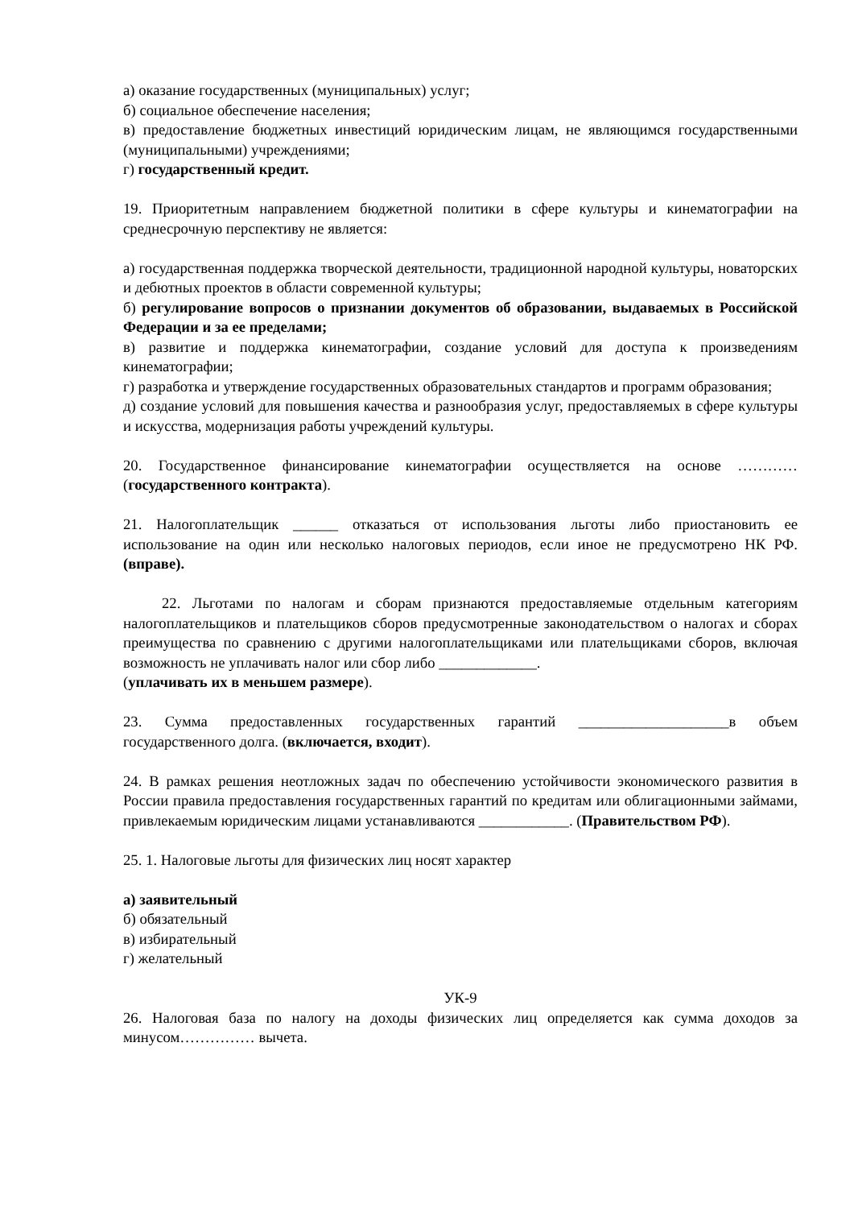а) оказание государственных (муниципальных) услуг;
б) социальное обеспечение населения;
в) предоставление бюджетных инвестиций юридическим лицам, не являющимся государственными (муниципальными) учреждениями;
г) государственный кредит.
19. Приоритетным направлением бюджетной политики в сфере культуры и кинематографии на среднесрочную перспективу не является:
а) государственная поддержка творческой деятельности, традиционной народной культуры, новаторских и дебютных проектов в области современной культуры;
б) регулирование вопросов о признании документов об образовании, выдаваемых в Российской Федерации и за ее пределами;
в) развитие и поддержка кинематографии, создание условий для доступа к произведениям кинематографии;
г) разработка и утверждение государственных образовательных стандартов и программ образования;
д) создание условий для повышения качества и разнообразия услуг, предоставляемых в сфере культуры и искусства, модернизация работы учреждений культуры.
20. Государственное финансирование кинематографии осуществляется на основе ………… (государственного контракта).
21. Налогоплательщик ______ отказаться от использования льготы либо приостановить ее использование на один или несколько налоговых периодов, если иное не предусмотрено НК РФ. (вправе).
22. Льготами по налогам и сборам признаются предоставляемые отдельным категориям налогоплательщиков и плательщиков сборов предусмотренные законодательством о налогах и сборах преимущества по сравнению с другими налогоплательщиками или плательщиками сборов, включая возможность не уплачивать налог или сбор либо _____________.
(уплачивать их в меньшем размере).
23. Сумма предоставленных государственных гарантий ____________________в объем государственного долга. (включается, входит).
24. В рамках решения неотложных задач по обеспечению устойчивости экономического развития в России правила предоставления государственных гарантий по кредитам или облигационными займами, привлекаемым юридическим лицами устанавливаются ____________. (Правительством РФ).
25. 1. Налоговые льготы для физических лиц носят характер
а) заявительный
б) обязательный
в) избирательный
г) желательный
УК-9
26. Налоговая база по налогу на доходы физических лиц определяется как сумма доходов за минусом…………… вычета.